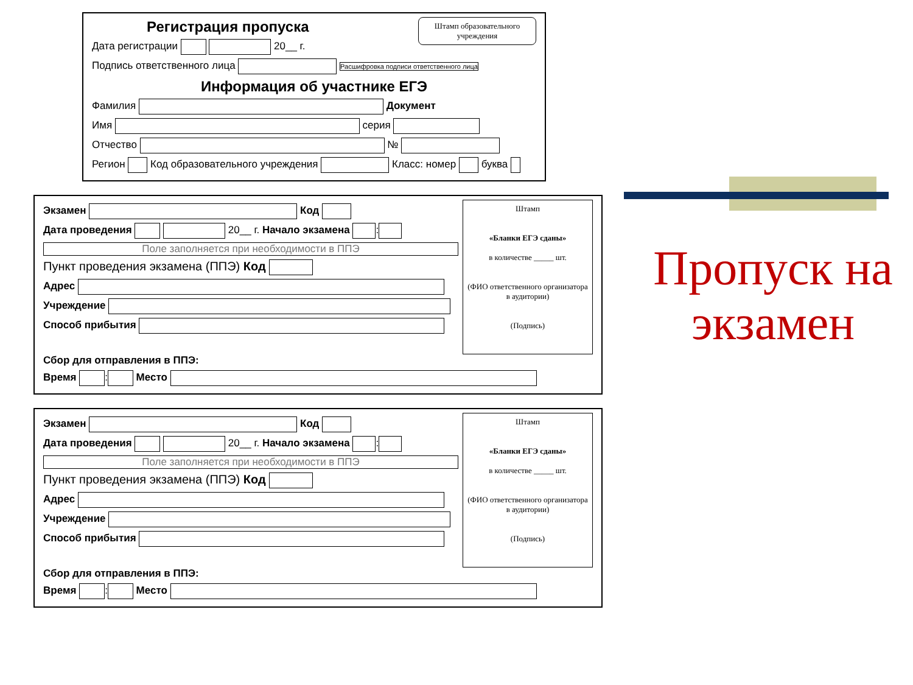Штамп образовательного учреждения
Регистрация пропуска
Дата регистрации 20__ г.
Подпись ответственного лица Расшифровка подписи ответственного лица
Информация об участнике ЕГЭ
Фамилия Документ
Имя серия
Отчество №
Регион Код образовательного учреждения Класс: номер буква
Штамп
«Бланки ЕГЭ сданы»
в количестве _____ шт.
(ФИО ответственного организатора в аудитории)
(Подпись)
Экзамен Код
Дата проведения 20__ г. Начало экзамена :
Поле заполняется при необходимости в ППЭ
Пункт проведения экзамена (ППЭ) Код
Адрес
Учреждение
Способ прибытия
Сбор для отправления в ППЭ:
Время : Место
Штамп
«Бланки ЕГЭ сданы»
в количестве _____ шт.
(ФИО ответственного организатора в аудитории)
(Подпись)
Экзамен Код
Дата проведения 20__ г. Начало экзамена :
Поле заполняется при необходимости в ППЭ
Пункт проведения экзамена (ППЭ) Код
Адрес
Учреждение
Способ прибытия
Сбор для отправления в ППЭ:
Время : Место
Пропуск на экзамен